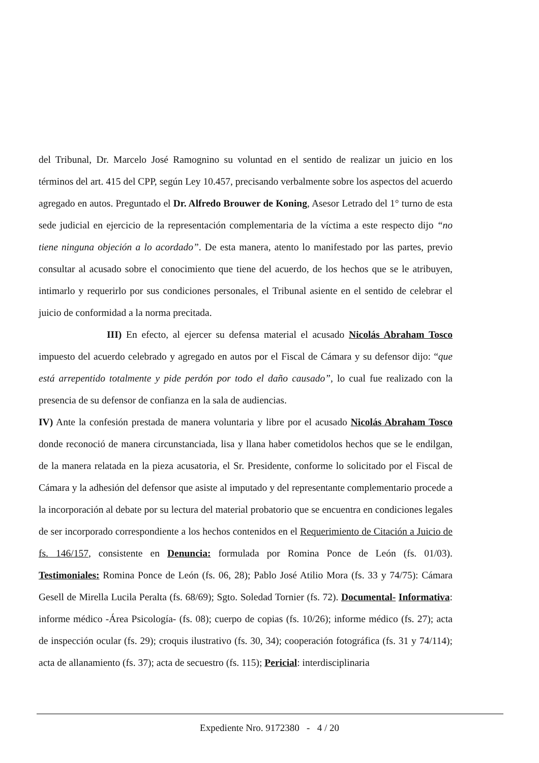del Tribunal, Dr. Marcelo José Ramognino su voluntad en el sentido de realizar un juicio en los términos del art. 415 del CPP, según Ley 10.457, precisando verbalmente sobre los aspectos del acuerdo agregado en autos. Preguntado el Dr. Alfredo Brouwer de Koning, Asesor Letrado del 1° turno de esta sede judicial en ejercicio de la representación complementaria de la víctima a este respecto dijo “no tiene ninguna objeción a lo acordado”. De esta manera, atento lo manifestado por las partes, previo consultar al acusado sobre el conocimiento que tiene del acuerdo, de los hechos que se le atribuyen, intimarlo y requerirlo por sus condiciones personales, el Tribunal asiente en el sentido de celebrar el juicio de conformidad a la norma precitada.
III) En efecto, al ejercer su defensa material el acusado Nicolás Abraham Tosco impuesto del acuerdo celebrado y agregado en autos por el Fiscal de Cámara y su defensor dijo: “que está arrepentido totalmente y pide perdón por todo el daño causado”, lo cual fue realizado con la presencia de su defensor de confianza en la sala de audiencias.
IV) Ante la confesión prestada de manera voluntaria y libre por el acusado Nicolás Abraham Tosco donde reconoció de manera circunstanciada, lisa y llana haber cometidolos hechos que se le endilgan, de la manera relatada en la pieza acusatoria, el Sr. Presidente, conforme lo solicitado por el Fiscal de Cámara y la adhesión del defensor que asiste al imputado y del representante complementario procede a la incorporación al debate por su lectura del material probatorio que se encuentra en condiciones legales de ser incorporado correspondiente a los hechos contenidos en el Requerimiento de Citación a Juicio de fs. 146/157, consistente en Denuncia: formulada por Romina Ponce de León (fs. 01/03). Testimoniales: Romina Ponce de León (fs. 06, 28); Pablo José Atilio Mora (fs. 33 y 74/75): Cámara Gesell de Mirella Lucila Peralta (fs. 68/69); Sgto. Soledad Tornier (fs. 72). Documental- Informativa: informe médico -Área Psicología- (fs. 08); cuerpo de copias (fs. 10/26); informe médico (fs. 27); acta de inspección ocular (fs. 29); croquis ilustrativo (fs. 30, 34); cooperación fotográfica (fs. 31 y 74/114); acta de allanamiento (fs. 37); acta de secuestro (fs. 115); Pericial: interdisciplinaria
Expediente Nro. 9172380 - 4 / 20